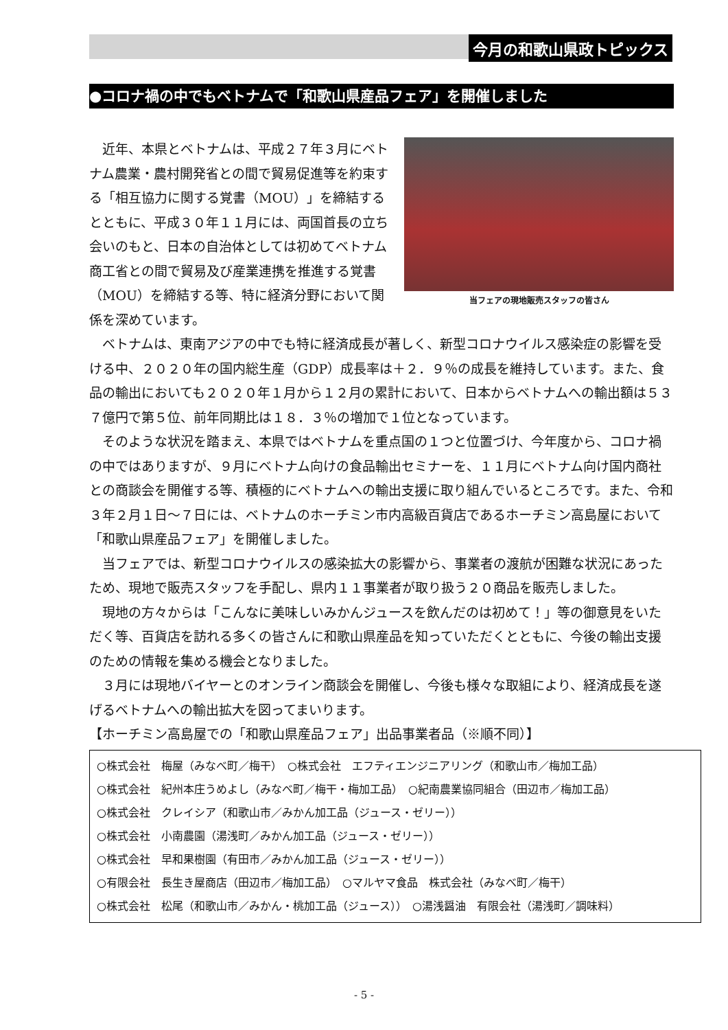今月の和歌山県政トピックス
●コロナ禍の中でもベトナムで「和歌山県産品フェア」を開催しました
当フェアの現地販売スタッフの皆さん
近年、本県とベトナムは、平成２７年３月にベトナム農業・農村開発省との間で貿易促進等を約束する「相互協力に関する覚書（MOU）」を締結するとともに、平成３０年１１月には、両国首長の立ち会いのもと、日本の自治体としては初めてベトナム商工省との間で貿易及び産業連携を推進する覚書（MOU）を締結する等、特に経済分野において関係を深めています。
ベトナムは、東南アジアの中でも特に経済成長が著しく、新型コロナウイルス感染症の影響を受ける中、２０２０年の国内総生産（GDP）成長率は＋２．９％の成長を維持しています。また、食品の輸出においても２０２０年１月から１２月の累計において、日本からベトナムへの輸出額は５３７億円で第５位、前年同期比は１８．３％の増加で１位となっています。
そのような状況を踏まえ、本県ではベトナムを重点国の１つと位置づけ、今年度から、コロナ禍の中ではありますが、９月にベトナム向けの食品輸出セミナーを、１１月にベトナム向け国内商社との商談会を開催する等、積極的にベトナムへの輸出支援に取り組んでいるところです。また、令和３年２月１日～７日には、ベトナムのホーチミン市内高級百貨店であるホーチミン高島屋において「和歌山県産品フェア」を開催しました。
当フェアでは、新型コロナウイルスの感染拡大の影響から、事業者の渡航が困難な状況にあったため、現地で販売スタッフを手配し、県内１１事業者が取り扱う２０商品を販売しました。
現地の方々からは「こんなに美味しいみかんジュースを飲んだのは初めて！」等の御意見をいただく等、百貨店を訪れる多くの皆さんに和歌山県産品を知っていただくとともに、今後の輸出支援のための情報を集める機会となりました。
３月には現地バイヤーとのオンライン商談会を開催し、今後も様々な取組により、経済成長を遂げるベトナムへの輸出拡大を図ってまいります。
【ホーチミン高島屋での「和歌山県産品フェア」出品事業者品（※順不同）】
○株式会社　梅屋（みなべ町／梅干）　○株式会社　エフティエンジニアリング（和歌山市／梅加工品）
○株式会社　紀州本庄うめよし（みなべ町／梅干・梅加工品）　○紀南農業協同組合（田辺市／梅加工品）
○株式会社　クレイシア（和歌山市／みかん加工品（ジュース・ゼリー））
○株式会社　小南農園（湯浅町／みかん加工品（ジュース・ゼリー））
○株式会社　早和果樹園（有田市／みかん加工品（ジュース・ゼリー））
○有限会社　長生き屋商店（田辺市／梅加工品）　○マルヤマ食品　株式会社（みなべ町／梅干）
○株式会社　松尾（和歌山市／みかん・桃加工品（ジュース））　○湯浅醤油　有限会社（湯浅町／調味料）
- 5 -